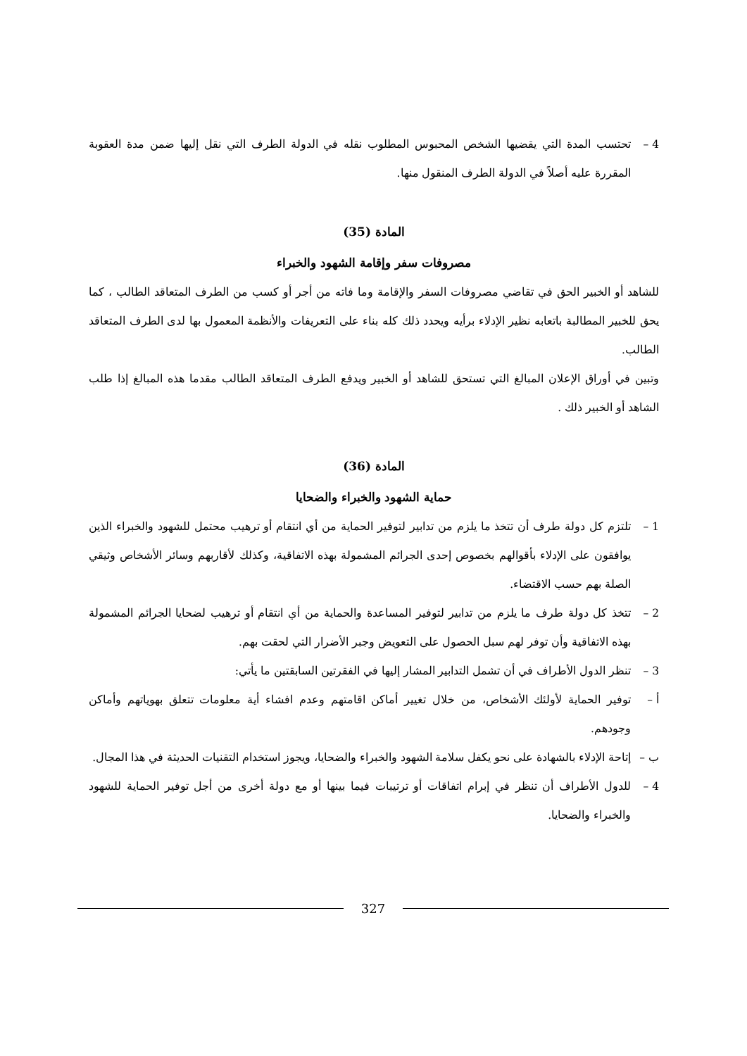4 – تحتسب المدة التي يقضيها الشخص المحبوس المطلوب نقله في الدولة الطرف التي نقل إليها ضمن مدة العقوبة المقررة عليه أصلاً في الدولة الطرف المنقول منها.
المادة (35)
مصروفات سفر وإقامة الشهود والخبراء
للشاهد أو الخبير الحق في تقاضي مصروفات السفر والإقامة وما فاته من أجر أو كسب من الطرف المتعاقد الطالب ، كما يحق للخبير المطالبة باتعابه نظير الإدلاء برأيه ويحدد ذلك كله بناء على التعريفات والأنظمة المعمول بها لدى الطرف المتعاقد الطالب.
وتبين في أوراق الإعلان المبالغ التي تستحق للشاهد أو الخبير ويدفع الطرف المتعاقد الطالب مقدما هذه المبالغ إذا طلب الشاهد أو الخبير ذلك .
المادة (36)
حماية الشهود والخبراء والضحايا
1 – تلتزم كل دولة طرف أن تتخذ ما يلزم من تدابير لتوفير الحماية من أي انتقام أو ترهيب محتمل للشهود والخبراء الذين يوافقون على الإدلاء بأقوالهم بخصوص إحدى الجرائم المشمولة بهذه الاتفاقية، وكذلك لأقاربهم وسائر الأشخاص وثيقي الصلة بهم حسب الاقتضاء.
2 – تتخذ كل دولة طرف ما يلزم من تدابير لتوفير المساعدة والحماية من أي انتقام أو ترهيب لضحايا الجرائم المشمولة بهذه الاتفاقية وأن توفر لهم سبل الحصول على التعويض وجبر الأضرار التي لحقت بهم.
3 – تنظر الدول الأطراف في أن تشمل التدابير المشار إليها في الفقرتين السابقتين ما يأتي:
أ – توفير الحماية لأولئك الأشخاص، من خلال تغيير أماكن اقامتهم وعدم افشاء أية معلومات تتعلق بهوياتهم وأماكن وجودهم.
ب – إتاحة الإدلاء بالشهادة على نحو يكفل سلامة الشهود والخبراء والضحايا، ويجوز استخدام التقنيات الحديثة في هذا المجال.
4 – للدول الأطراف أن تنظر في إبرام اتفاقات أو ترتيبات فيما بينها أو مع دولة أخرى من أجل توفير الحماية للشهود والخبراء والضحايا.
327